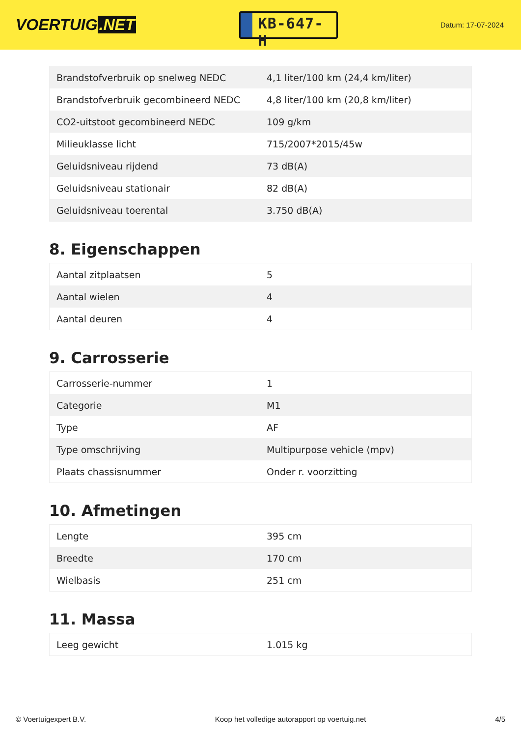VOERTUIG.NET
KB-647-H
Datum: 17-07-2024
| Brandstofverbruik op snelweg NEDC | 4,1 liter/100 km (24,4 km/liter) |
| Brandstofverbruik gecombineerd NEDC | 4,8 liter/100 km (20,8 km/liter) |
| CO2-uitstoot gecombineerd NEDC | 109 g/km |
| Milieuklasse licht | 715/2007*2015/45w |
| Geluidsniveau rijdend | 73 dB(A) |
| Geluidsniveau stationair | 82 dB(A) |
| Geluidsniveau toerental | 3.750 dB(A) |
8. Eigenschappen
| Aantal zitplaatsen | 5 |
| Aantal wielen | 4 |
| Aantal deuren | 4 |
9. Carrosserie
| Carrosserie-nummer | 1 |
| Categorie | M1 |
| Type | AF |
| Type omschrijving | Multipurpose vehicle (mpv) |
| Plaats chassisnummer | Onder r. voorzitting |
10. Afmetingen
| Lengte | 395 cm |
| Breedte | 170 cm |
| Wielbasis | 251 cm |
11. Massa
| Leeg gewicht | 1.015 kg |
© Voertuigexpert B.V. Koop het volledige autorapport op voertuig.net 4/5